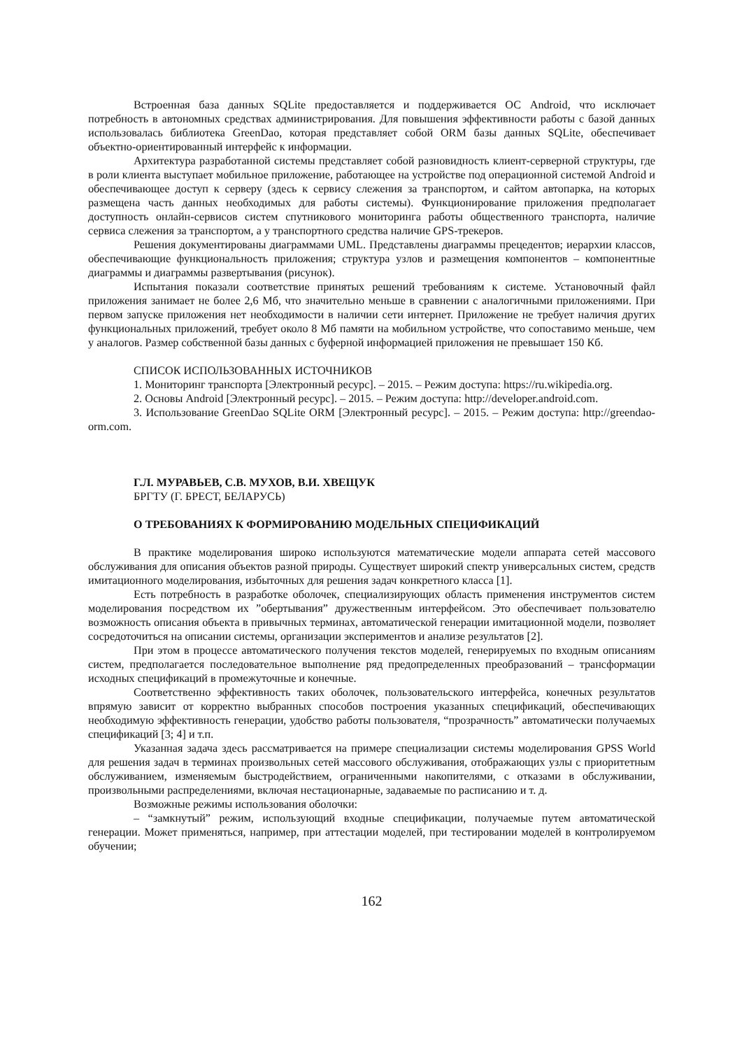Встроенная база данных SQLite предоставляется и поддерживается ОС Android, что исключает потребность в автономных средствах администрирования. Для повышения эффективности работы с базой данных использовалась библиотека GreenDao, которая представляет собой ORM базы данных SQLite, обеспечивает объектно-ориентированный интерфейс к информации.
Архитектура разработанной системы представляет собой разновидность клиент-серверной структуры, где в роли клиента выступает мобильное приложение, работающее на устройстве под операционной системой Android и обеспечивающее доступ к серверу (здесь к сервису слежения за транспортом, и сайтом автопарка, на которых размещена часть данных необходимых для работы системы). Функционирование приложения предполагает доступность онлайн-сервисов систем спутникового мониторинга работы общественного транспорта, наличие сервиса слежения за транспортом, а у транспортного средства наличие GPS-трекеров.
Решения документированы диаграммами UML. Представлены диаграммы прецедентов; иерархии классов, обеспечивающие функциональность приложения; структура узлов и размещения компонентов – компонентные диаграммы и диаграммы развертывания (рисунок).
Испытания показали соответствие принятых решений требованиям к системе. Установочный файл приложения занимает не более 2,6 Мб, что значительно меньше в сравнении с аналогичными приложениями. При первом запуске приложения нет необходимости в наличии сети интернет. Приложение не требует наличия других функциональных приложений, требует около 8 Мб памяти на мобильном устройстве, что сопоставимо меньше, чем у аналогов. Размер собственной базы данных с буферной информацией приложения не превышает 150 Кб.
СПИСОК ИСПОЛЬЗОВАННЫХ ИСТОЧНИКОВ
1. Мониторинг транспорта [Электронный ресурс]. – 2015. – Режим доступа: https://ru.wikipedia.org.
2. Основы Android [Электронный ресурс]. – 2015. – Режим доступа: http://developer.android.com.
3. Использование GreenDao SQLite ORM [Электронный ресурс]. – 2015. – Режим доступа: http://greendao-orm.com.
Г.Л. МУРАВЬЕВ, С.В. МУХОВ, В.И. ХВЕЩУК
БРГТУ (Г. БРЕСТ, БЕЛАРУСЬ)
О ТРЕБОВАНИЯХ К ФОРМИРОВАНИЮ МОДЕЛЬНЫХ СПЕЦИФИКАЦИЙ
В практике моделирования широко используются математические модели аппарата сетей массового обслуживания для описания объектов разной природы. Существует широкий спектр универсальных систем, средств имитационного моделирования, избыточных для решения задач конкретного класса [1].
Есть потребность в разработке оболочек, специализирующих область применения инструментов систем моделирования посредством их ”обертывания” дружественным интерфейсом. Это обеспечивает пользователю возможность описания объекта в привычных терминах, автоматической генерации имитационной модели, позволяет сосредоточиться на описании системы, организации экспериментов и анализе результатов [2].
При этом в процессе автоматического получения текстов моделей, генерируемых по входным описаниям систем, предполагается последовательное выполнение ряд предопределенных преобразований – трансформации исходных спецификаций в промежуточные и конечные.
Соответственно эффективность таких оболочек, пользовательского интерфейса, конечных результатов впрямую зависит от корректно выбранных способов построения указанных спецификаций, обеспечивающих необходимую эффективность генерации, удобство работы пользователя, “прозрачность” автоматически получаемых спецификаций [3; 4] и т.п.
Указанная задача здесь рассматривается на примере специализации системы моделирования GPSS World для решения задач в терминах произвольных сетей массового обслуживания, отображающих узлы с приоритетным обслуживанием, изменяемым быстродействием, ограниченными накопителями, с отказами в обслуживании, произвольными распределениями, включая нестационарные, задаваемые по расписанию и т. д.
Возможные режимы использования оболочки:
– “замкнутый” режим, использующий входные спецификации, получаемые путем автоматической генерации. Может применяться, например, при аттестации моделей, при тестировании моделей в контролируемом обучении;
162